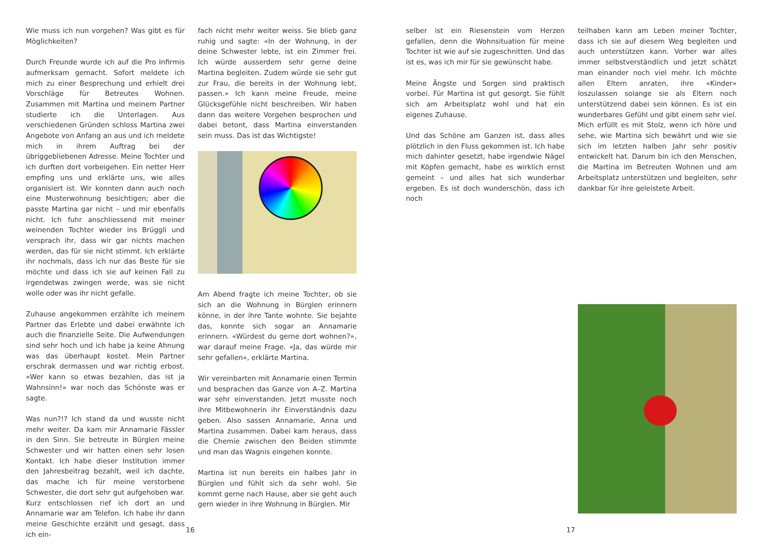Wie muss ich nun vorgehen? Was gibt es für Möglichkeiten?
Durch Freunde wurde ich auf die Pro Infirmis aufmerksam gemacht. Sofort meldete ich mich zu einer Besprechung und erhielt drei Vorschläge für Betreutes Wohnen. Zusammen mit Martina und meinem Partner studierte ich die Unterlagen. Aus verschiedenen Gründen schloss Martina zwei Angebote von Anfang an aus und ich meldete mich in ihrem Auftrag bei der übriggebliebenen Adresse. Meine Tochter und ich durften dort vorbeigehen. Ein netter Herr empfing uns und erklärte uns, wie alles organisiert ist. Wir konnten dann auch noch eine Musterwohnung besichtigen; aber die passte Martina gar nicht – und mir ebenfalls nicht. Ich fuhr anschliessend mit meiner weinenden Tochter wieder ins Brüggli und versprach ihr, dass wir gar nichts machen werden, das für sie nicht stimmt. Ich erklärte ihr nochmals, dass ich nur das Beste für sie möchte und dass ich sie auf keinen Fall zu irgendetwas zwingen werde, was sie nicht wolle oder was ihr nicht gefalle.
Zuhause angekommen erzählte ich meinem Partner das Erlebte und dabei erwähnte ich auch die finanzielle Seite. Die Aufwendungen sind sehr hoch und ich habe ja keine Ahnung was das überhaupt kostet. Mein Partner erschrak dermassen und war richtig erbost. «Wer kann so etwas bezahlen, das ist ja Wahnsinn!» war noch das Schönste was er sagte.
Was nun?!? Ich stand da und wusste nicht mehr weiter. Da kam mir Annamarie Fässler in den Sinn. Sie betreute in Bürglen meine Schwester und wir hatten einen sehr losen Kontakt. Ich habe dieser Institution immer den Jahresbeitrag bezahlt, weil ich dachte, das mache ich für meine verstorbene Schwester, die dort sehr gut aufgehoben war. Kurz entschlossen rief ich dort an und Annamarie war am Telefon. Ich habe ihr dann meine Geschichte erzählt und gesagt, dass ich ein-
fach nicht mehr weiter weiss. Sie blieb ganz ruhig und sagte: «In der Wohnung, in der deine Schwester lebte, ist ein Zimmer frei. Ich würde ausserdem sehr gerne deine Martina begleiten. Zudem würde sie sehr gut zur Frau, die bereits in der Wohnung lebt, passen.» Ich kann meine Freude, meine Glücksgefühle nicht beschreiben. Wir haben dann das weitere Vorgehen besprochen und dabei betont, dass Martina einverstanden sein muss. Das ist das Wichtigste!
Am Abend fragte ich meine Tochter, ob sie sich an die Wohnung in Bürglen erinnern könne, in der ihre Tante wohnte. Sie bejahte das, konnte sich sogar an Annamarie erinnern. «Würdest du gerne dort wohnen?», war darauf meine Frage. «Ja, das würde mir sehr gefallen», erklärte Martina.
Wir vereinbarten mit Annamarie einen Termin und besprachen das Ganze von A–Z. Martina war sehr einverstanden. Jetzt musste noch ihre Mitbewohnerin ihr Einverständnis dazu geben. Also sassen Annamarie, Anna und Martina zusammen. Dabei kam heraus, dass die Chemie zwischen den Beiden stimmte und man das Wagnis eingehen konnte.
Martina ist nun bereits ein halbes Jahr in Bürglen und fühlt sich da sehr wohl. Sie kommt gerne nach Hause, aber sie geht auch gern wieder in ihre Wohnung in Bürglen. Mir
16
selber ist ein Riesenstein vom Herzen gefallen, denn die Wohnsituation für meine Tochter ist wie auf sie zugeschnitten. Und das ist es, was ich mir für sie gewünscht habe.
Meine Ängste und Sorgen sind praktisch vorbei. Für Martina ist gut gesorgt. Sie fühlt sich am Arbeitsplatz wohl und hat ein eigenes Zuhause.
Und das Schöne am Ganzen ist, dass alles plötzlich in den Fluss gekommen ist. Ich habe mich dahinter gesetzt, habe irgendwie Nägel mit Köpfen gemacht, habe es wirklich ernst gemeint – und alles hat sich wunderbar ergeben. Es ist doch wunderschön, dass ich noch
teilhaben kann am Leben meiner Tochter, dass ich sie auf diesem Weg begleiten und auch unterstützen kann. Vorher war alles immer selbstverständlich und jetzt schätzt man einander noch viel mehr. Ich möchte allen Eltern anraten, ihre «Kinder» loszulassen solange sie als Eltern noch unterstützend dabei sein können. Es ist ein wunderbares Gefühl und gibt einem sehr viel. Mich erfüllt es mit Stolz, wenn ich höre und sehe, wie Martina sich bewährt und wie sie sich im letzten halben Jahr sehr positiv entwickelt hat. Darum bin ich den Menschen, die Martina im Betreuten Wohnen und am Arbeitsplatz unterstützen und begleiten, sehr dankbar für ihre geleistete Arbeit.
17